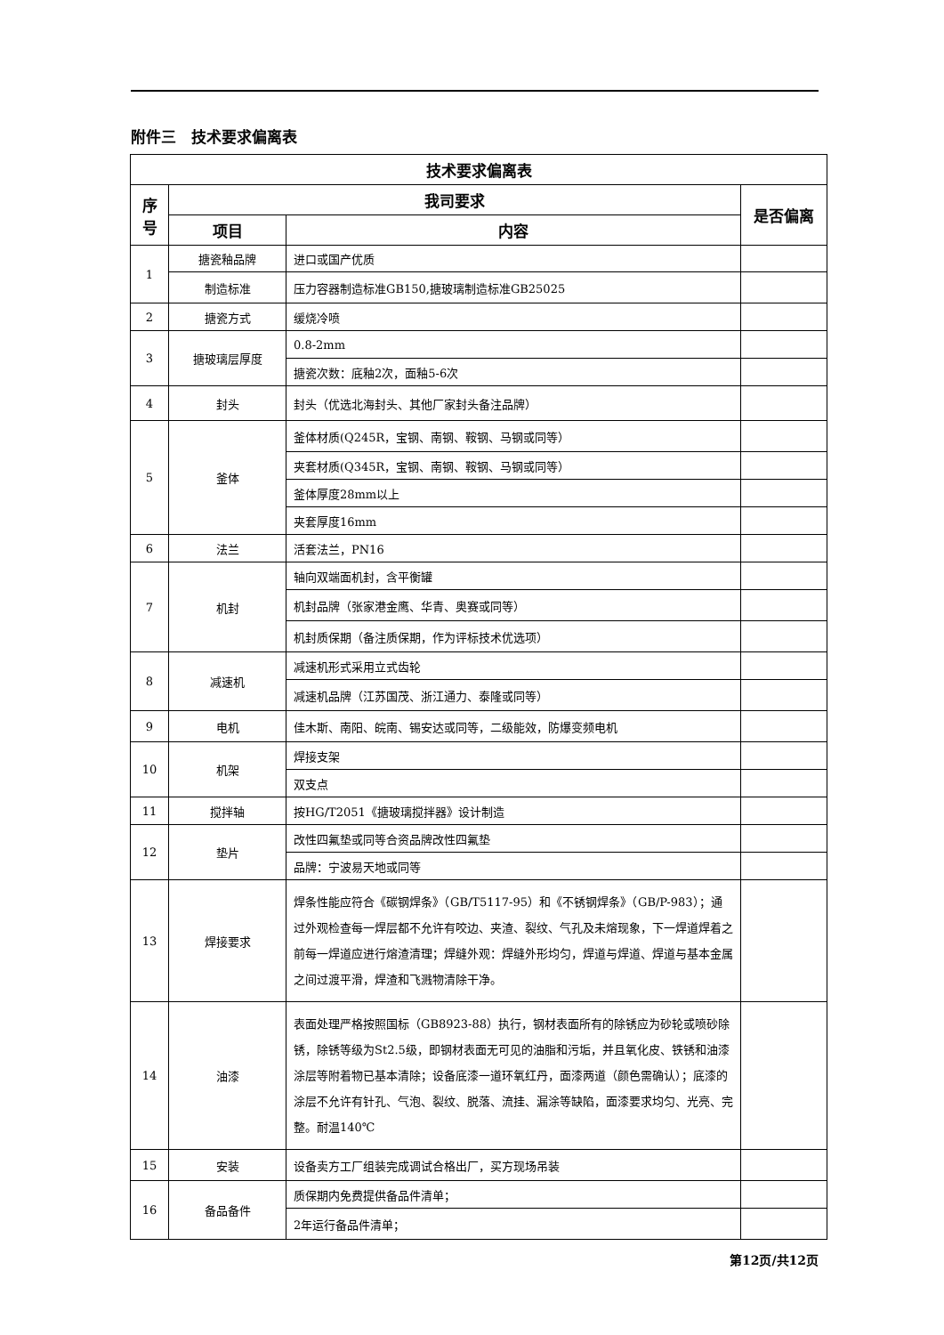附件三　技术要求偏离表
| 技术要求偏离表 | | | |
| --- | --- | --- | --- |
| 序号 | 我司要求 | | 是否偏离 |
| | 项目 | 内容 | |
| 1 | 搪瓷釉品牌 | 进口或国产优质 | |
| | 制造标准 | 压力容器制造标准GB150,搪玻璃制造标准GB25025 | |
| 2 | 搪瓷方式 | 缓烧冷喷 | |
| 3 | 搪玻璃层厚度 | 0.8-2mm | |
| | | 搪瓷次数：底釉2次，面釉5-6次 | |
| 4 | 封头 | 封头（优选北海封头、其他厂家封头备注品牌） | |
| 5 | 釜体 | 釜体材质(Q245R，宝钢、南钢、鞍钢、马钢或同等） | |
| | | 夹套材质(Q345R，宝钢、南钢、鞍钢、马钢或同等） | |
| | | 釜体厚度28mm以上 | |
| | | 夹套厚度16mm | |
| 6 | 法兰 | 活套法兰，PN16 | |
| 7 | 机封 | 轴向双端面机封，含平衡罐 | |
| | | 机封品牌（张家港金鹰、华青、奥赛或同等） | |
| | | 机封质保期（备注质保期，作为评标技术优选项） | |
| 8 | 减速机 | 减速机形式采用立式齿轮 | |
| | | 减速机品牌（江苏国茂、浙江通力、泰隆或同等） | |
| 9 | 电机 | 佳木斯、南阳、皖南、锡安达或同等，二级能效，防爆变频电机 | |
| 10 | 机架 | 焊接支架 | |
| | | 双支点 | |
| 11 | 搅拌轴 | 按HG/T2051《搪玻璃搅拌器》设计制造 | |
| 12 | 垫片 | 改性四氟垫或同等合资品牌改性四氟垫 | |
| | | 品牌：宁波易天地或同等 | |
| 13 | 焊接要求 | 焊条性能应符合《碳钢焊条》（GB/T5117-95）和《不锈钢焊条》（GB/P-983）；通过外观检查每一焊层都不允许有咬边、夹渣、裂纹、气孔及未熔现象，下一焊道焊着之前每一焊道应进行熔渣清理；焊缝外观：焊缝外形均匀，焊道与焊道、焊道与基本金属之间过渡平滑，焊渣和飞溅物清除干净。 | |
| 14 | 油漆 | 表面处理严格按照国标（GB8923-88）执行，钢材表面所有的除锈应为砂轮或喷砂除锈，除锈等级为St2.5级，即钢材表面无可见的油脂和污垢，并且氧化皮、铁锈和油漆涂层等附着物已基本清除；设备底漆一道环氧红丹，面漆两道（颜色需确认）；底漆的涂层不允许有针孔、气泡、裂纹、脱落、流挂、漏涂等缺陷，面漆要求均匀、光亮、完整。耐温140℃ | |
| 15 | 安装 | 设备卖方工厂组装完成调试合格出厂，买方现场吊装 | |
| 16 | 备品备件 | 质保期内免费提供备品件清单； | |
| | | 2年运行备品件清单； | |
第12页/共12页